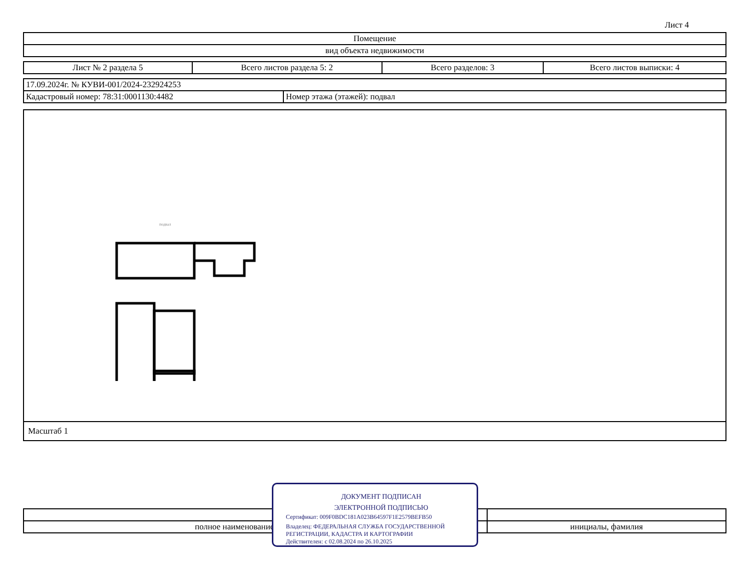Лист 4
| Помещение |
| вид объекта недвижимости |
| Лист № 2 раздела 5 | Всего листов раздела 5: 2 | Всего разделов: 3 | Всего листов выписки: 4 |
| 17.09.2024г. № КУВИ-001/2024-232924253 | |
| Кадастровый номер: 78:31:0001130:4482 | Номер этажа (этажей): подвал |
подвал
Масштаб 1
| полное наименование должности | инициалы, фамилия |
ДОКУМЕНТ ПОДПИСАН
ЭЛЕКТРОННОЙ ПОДПИСЬЮ
Сертификат: 009F0BDC181A023B64597F1E2579BEFB50
Владелец: ФЕДЕРАЛЬНАЯ СЛУЖБА ГОСУДАРСТВЕННОЙ
РЕГИСТРАЦИИ, КАДАСТРА И КАРТОГРАФИИ
Действителен: с 02.08.2024 по 26.10.2025